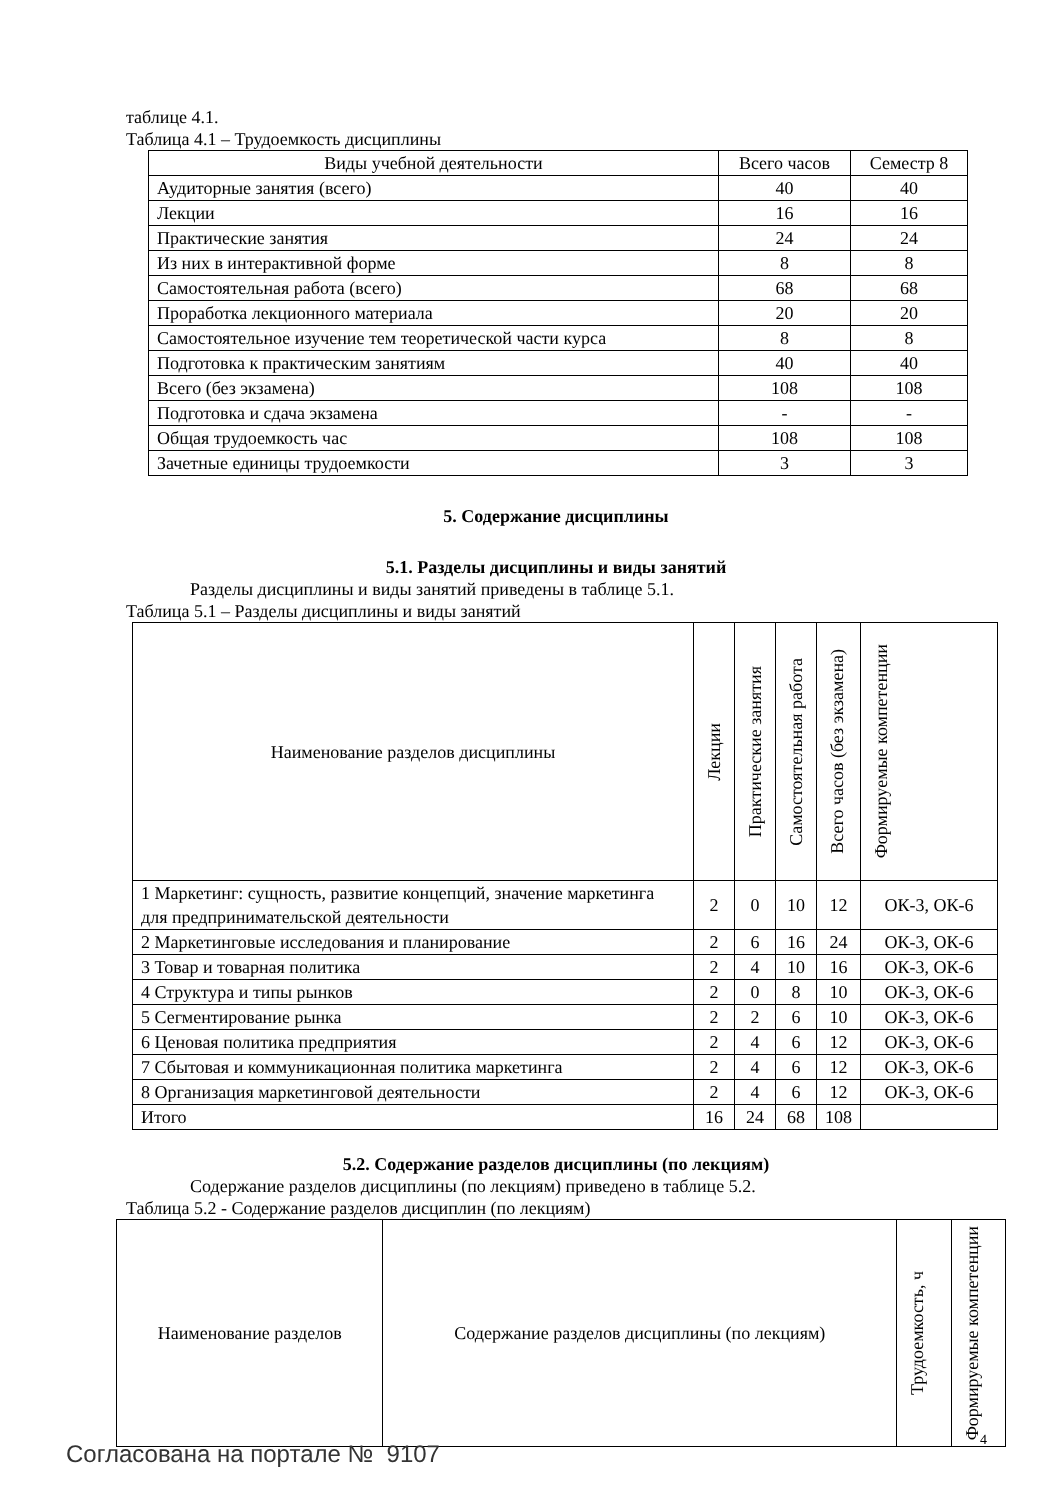таблице 4.1.
Таблица 4.1 – Трудоемкость дисциплины
| Виды учебной деятельности | Всего часов | Семестр 8 |
| --- | --- | --- |
| Аудиторные занятия (всего) | 40 | 40 |
| Лекции | 16 | 16 |
| Практические занятия | 24 | 24 |
| Из них в интерактивной форме | 8 | 8 |
| Самостоятельная работа (всего) | 68 | 68 |
| Проработка лекционного материала | 20 | 20 |
| Самостоятельное изучение тем теоретической части курса | 8 | 8 |
| Подготовка к практическим занятиям | 40 | 40 |
| Всего (без экзамена) | 108 | 108 |
| Подготовка и сдача экзамена | - | - |
| Общая трудоемкость час | 108 | 108 |
| Зачетные единицы трудоемкости | 3 | 3 |
5. Содержание дисциплины
5.1. Разделы дисциплины и виды занятий
Разделы дисциплины и виды занятий приведены в таблице 5.1.
Таблица 5.1 – Разделы дисциплины и виды занятий
| Наименование разделов дисциплины | Лекции | Практические занятия | Самостоятельная работа | Всего часов (без экзамена) | Формируемые компетенции |
| --- | --- | --- | --- | --- | --- |
| 1 Маркетинг: сущность, развитие концепций, значение маркетинга для предпринимательской деятельности | 2 | 0 | 10 | 12 | ОК-3, ОК-6 |
| 2 Маркетинговые исследования и планирование | 2 | 6 | 16 | 24 | ОК-3, ОК-6 |
| 3 Товар и товарная политика | 2 | 4 | 10 | 16 | ОК-3, ОК-6 |
| 4 Структура и типы рынков | 2 | 0 | 8 | 10 | ОК-3, ОК-6 |
| 5 Сегментирование рынка | 2 | 2 | 6 | 10 | ОК-3, ОК-6 |
| 6 Ценовая политика предприятия | 2 | 4 | 6 | 12 | ОК-3, ОК-6 |
| 7 Сбытовая и коммуникационная политика маркетинга | 2 | 4 | 6 | 12 | ОК-3, ОК-6 |
| 8 Организация маркетинговой деятельности | 2 | 4 | 6 | 12 | ОК-3, ОК-6 |
| Итого | 16 | 24 | 68 | 108 | |
5.2. Содержание разделов дисциплины (по лекциям)
Содержание разделов дисциплины (по лекциям) приведено в таблице 5.2.
Таблица 5.2 - Содержание разделов дисциплин (по лекциям)
| Наименование разделов | Содержание разделов дисциплины (по лекциям) | Трудоемкость, ч | Формируемые компетенции |
| --- | --- | --- | --- |
4
Согласована на портале № 9107